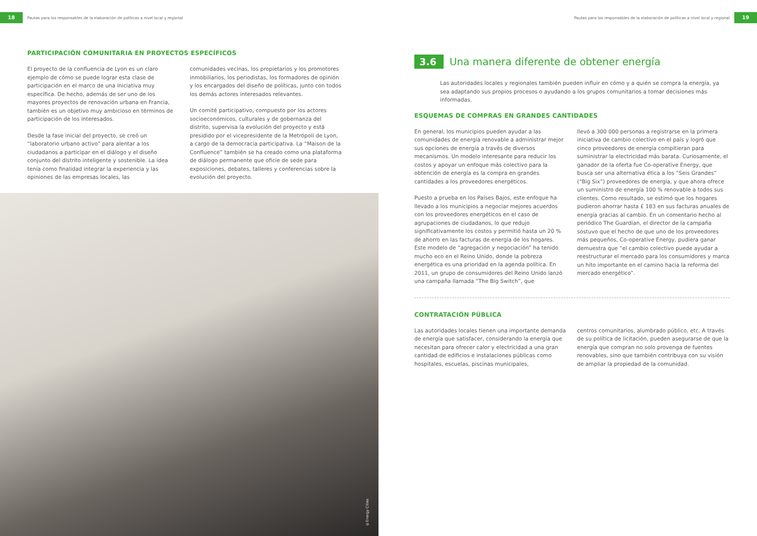18
Pautas para los responsables de la elaboración de políticas a nivel local y regional
PARTICIPACIÓN COMUNITARIA EN PROYECTOS ESPECÍFICOS
El proyecto de la confluencia de Lyon es un claro ejemplo de cómo se puede lograr esta clase de participación en el marco de una iniciativa muy específica. De hecho, además de ser uno de los mayores proyectos de renovación urbana en Francia, también es un objetivo muy ambicioso en términos de participación de los interesados.
Desde la fase inicial del proyecto, se creó un “laboratorio urbano activo” para alentar a los ciudadanos a participar en el diálogo y el diseño conjunto del distrito inteligente y sostenible. La idea tenía como finalidad integrar la experiencia y las opiniones de las empresas locales, las
comunidades vecinas, los propietarios y los promotores inmobiliarios, los periodistas, los formadores de opinión y los encargados del diseño de políticas, junto con todos los demás actores interesados relevantes.
Un comité participativo, compuesto por los actores socioeconómicos, culturales y de gobernanza del distrito, supervisa la evolución del proyecto y está presidido por el vicepresidente de la Metrópoli de Lyon, a cargo de la democracia participativa. La “Maison de la Confluence” también se ha creado como una plataforma de diálogo permanente que oficie de sede para exposiciones, debates, talleres y conferencias sobre la evolución del proyecto.
©Energy Cities
Pautas para los responsables de la elaboración de políticas a nivel local y regional
19
3.6 Una manera diferente de obtener energía
Las autoridades locales y regionales también pueden influir en cómo y a quién se compra la energía, ya sea adaptando sus propios procesos o ayudando a los grupos comunitarios a tomar decisiones más informadas.
ESQUEMAS DE COMPRAS EN GRANDES CANTIDADES
En general, los municipios pueden ayudar a las comunidades de energía renovable a administrar mejor sus opciones de energía a través de diversos mecanismos. Un modelo interesante para reducir los costos y apoyar un enfoque más colectivo para la obtención de energía es la compra en grandes cantidades a los proveedores energéticos.
Puesto a prueba en los Países Bajos, este enfoque ha llevado a los municipios a negociar mejores acuerdos con los proveedores energéticos en el caso de agrupaciones de ciudadanos, lo que redujo significativamente los costos y permitió hasta un 20 % de ahorro en las facturas de energía de los hogares. Este modelo de “agregación y negociación” ha tenido mucho eco en el Reino Unido, donde la pobreza energética es una prioridad en la agenda política. En 2011, un grupo de consumidores del Reino Unido lanzó una campaña llamada “The Big Switch”, que
llevó a 300 000 personas a registrarse en la primera iniciativa de cambio colectivo en el país y logró que cinco proveedores de energía compitieran para suministrar la electricidad más barata. Curiosamente, el ganador de la oferta fue Co-operative Energy, que busca ser una alternativa ética a los “Seis Grandes” (“Big Six”) proveedores de energía, y que ahora ofrece un suministro de energía 100 % renovable a todos sus clientes. Como resultado, se estimó que los hogares pudieron ahorrar hasta £ 183 en sus facturas anuales de energía gracias al cambio. En un comentario hecho al periódico The Guardian, el director de la campaña sostuvo que el hecho de que uno de los proveedores más pequeños, Co-operative Energy, pudiera ganar demuestra que “el cambio colectivo puede ayudar a reestructurar el mercado para los consumidores y marca un hito importante en el camino hacia la reforma del mercado energético”.
CONTRATACIÓN PÚBLICA
Las autoridades locales tienen una importante demanda de energía que satisfacer, considerando la energía que necesitan para ofrecer calor y electricidad a una gran cantidad de edificios e instalaciones públicas como hospitales, escuelas, piscinas municipales,
centros comunitarios, alumbrado público, etc. A través de su política de licitación, pueden asegurarse de que la energía que compran no solo provenga de fuentes renovables, sino que también contribuya con su visión de ampliar la propiedad de la comunidad.